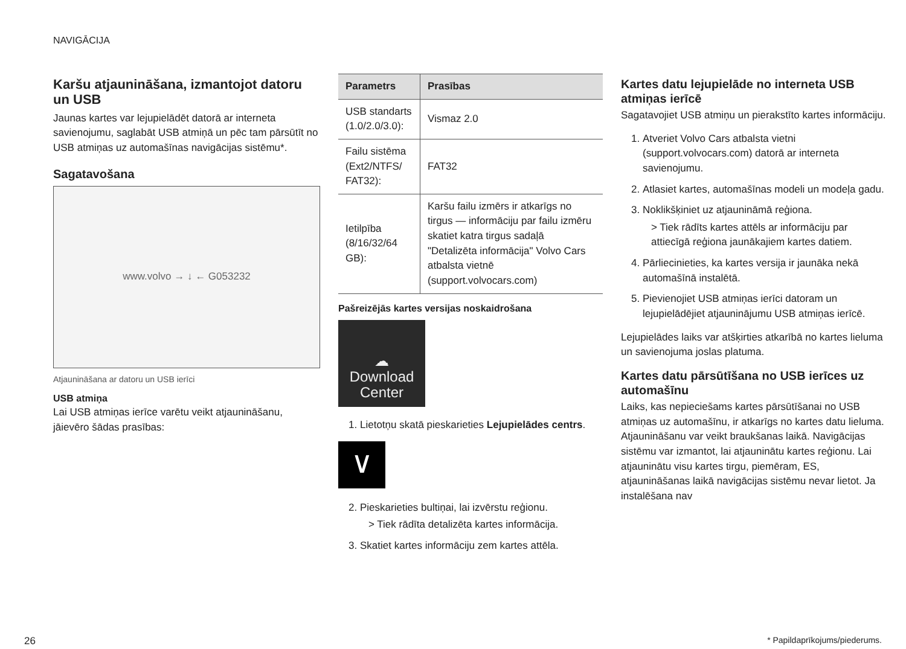NAVIGĀCIJA
Karšu atjaunināšana, izmantojot datoru un USB
Jaunas kartes var lejupielādēt datorā ar interneta savienojumu, saglabāt USB atmiņā un pēc tam pārsūtīt no USB atmiņas uz automašīnas navigācijas sistēmu*.
Sagatavošana
www.volvo → ↓ ← G053232
Atjaunināšana ar datoru un USB ierīci
USB atmiņa
Lai USB atmiņas ierīce varētu veikt atjaunināšanu, jāievēro šādas prasības:
| Parametrs | Prasības |
| --- | --- |
| USB standarts (1.0/2.0/3.0): | Vismaz 2.0 |
| Failu sistēma (Ext2/NTFS/ FAT32): | FAT32 |
| Ietilpība (8/16/32/64 GB): | Karšu failu izmērs ir atkarīgs no tirgus — informāciju par failu izmēru skatiet katra tirgus sadaļā "Detalizēta informācija" Volvo Cars atbalsta vietnē (support.volvocars.com) |
Pašreizējās kartes versijas noskaidrošana
☁
Download
Center
1. Lietotņu skatā pieskarieties Lejupielādes centrs.
∨
2. Pieskarieties bultiņai, lai izvērstu reģionu.
> Tiek rādīta detalizēta kartes informācija.
3. Skatiet kartes informāciju zem kartes attēla.
Kartes datu lejupielāde no interneta USB atmiņas ierīcē
Sagatavojiet USB atmiņu un pierakstīto kartes informāciju.
1. Atveriet Volvo Cars atbalsta vietni (support.volvocars.com) datorā ar interneta savienojumu.
2. Atlasiet kartes, automašīnas modeli un modeļa gadu.
3. Noklikšķiniet uz atjaunināmā reģiona.
> Tiek rādīts kartes attēls ar informāciju par attiecīgā reģiona jaunākajiem kartes datiem.
4. Pārliecinieties, ka kartes versija ir jaunāka nekā automašīnā instalētā.
5. Pievienojiet USB atmiņas ierīci datoram un lejupielādējiet atjauninājumu USB atmiņas ierīcē.
Lejupielādes laiks var atšķirties atkarībā no kartes lieluma un savienojuma joslas platuma.
Kartes datu pārsūtīšana no USB ierīces uz automašīnu
Laiks, kas nepieciešams kartes pārsūtīšanai no USB atmiņas uz automašīnu, ir atkarīgs no kartes datu lieluma. Atjaunināšanu var veikt braukšanas laikā. Navigācijas sistēmu var izmantot, lai atjauninātu kartes reģionu. Lai atjauninātu visu kartes tirgu, piemēram, ES, atjaunināšanas laikā navigācijas sistēmu nevar lietot. Ja instalēšana nav
26 * Papildaprīkojums/piederums.